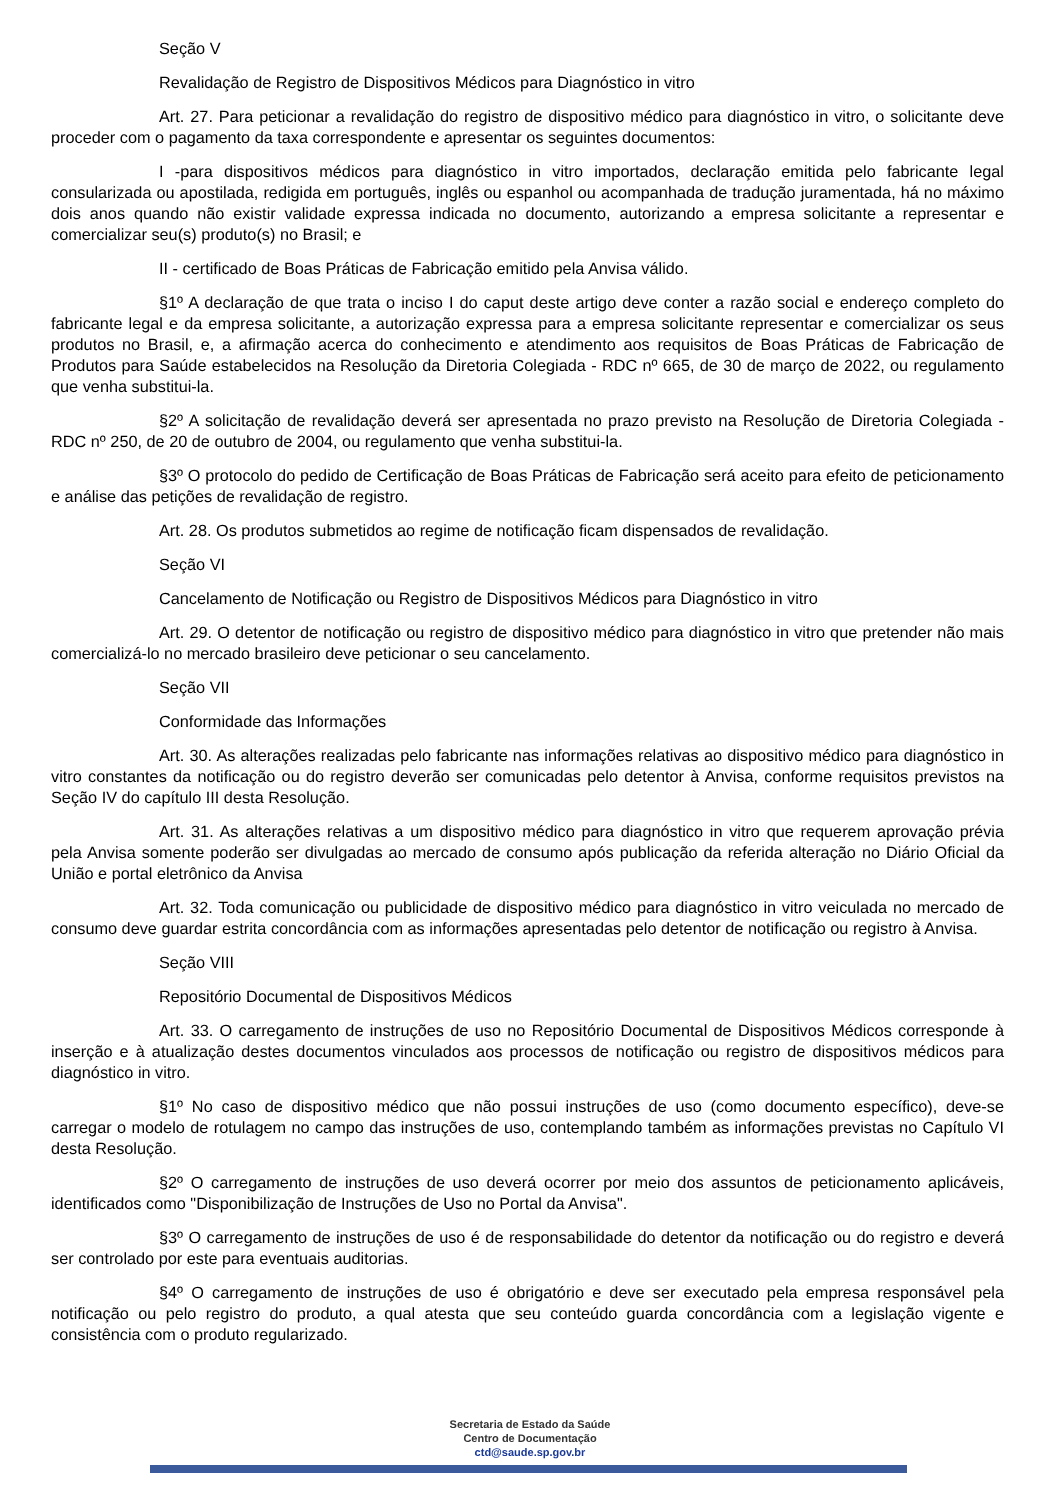Seção V
Revalidação de Registro de Dispositivos Médicos para Diagnóstico in vitro
Art. 27. Para peticionar a revalidação do registro de dispositivo médico para diagnóstico in vitro, o solicitante deve proceder com o pagamento da taxa correspondente e apresentar os seguintes documentos:
I -para dispositivos médicos para diagnóstico in vitro importados, declaração emitida pelo fabricante legal consularizada ou apostilada, redigida em português, inglês ou espanhol ou acompanhada de tradução juramentada, há no máximo dois anos quando não existir validade expressa indicada no documento, autorizando a empresa solicitante a representar e comercializar seu(s) produto(s) no Brasil; e
II - certificado de Boas Práticas de Fabricação emitido pela Anvisa válido.
§1º A declaração de que trata o inciso I do caput deste artigo deve conter a razão social e endereço completo do fabricante legal e da empresa solicitante, a autorização expressa para a empresa solicitante representar e comercializar os seus produtos no Brasil, e, a afirmação acerca do conhecimento e atendimento aos requisitos de Boas Práticas de Fabricação de Produtos para Saúde estabelecidos na Resolução da Diretoria Colegiada - RDC nº 665, de 30 de março de 2022, ou regulamento que venha substitui-la.
§2º A solicitação de revalidação deverá ser apresentada no prazo previsto na Resolução de Diretoria Colegiada - RDC nº 250, de 20 de outubro de 2004, ou regulamento que venha substitui-la.
§3º O protocolo do pedido de Certificação de Boas Práticas de Fabricação será aceito para efeito de peticionamento e análise das petições de revalidação de registro.
Art. 28. Os produtos submetidos ao regime de notificação ficam dispensados de revalidação.
Seção VI
Cancelamento de Notificação ou Registro de Dispositivos Médicos para Diagnóstico in vitro
Art. 29. O detentor de notificação ou registro de dispositivo médico para diagnóstico in vitro que pretender não mais comercializá-lo no mercado brasileiro deve peticionar o seu cancelamento.
Seção VII
Conformidade das Informações
Art. 30. As alterações realizadas pelo fabricante nas informações relativas ao dispositivo médico para diagnóstico in vitro constantes da notificação ou do registro deverão ser comunicadas pelo detentor à Anvisa, conforme requisitos previstos na Seção IV do capítulo III desta Resolução.
Art. 31. As alterações relativas a um dispositivo médico para diagnóstico in vitro que requerem aprovação prévia pela Anvisa somente poderão ser divulgadas ao mercado de consumo após publicação da referida alteração no Diário Oficial da União e portal eletrônico da Anvisa
Art. 32. Toda comunicação ou publicidade de dispositivo médico para diagnóstico in vitro veiculada no mercado de consumo deve guardar estrita concordância com as informações apresentadas pelo detentor de notificação ou registro à Anvisa.
Seção VIII
Repositório Documental de Dispositivos Médicos
Art. 33. O carregamento de instruções de uso no Repositório Documental de Dispositivos Médicos corresponde à inserção e à atualização destes documentos vinculados aos processos de notificação ou registro de dispositivos médicos para diagnóstico in vitro.
§1º No caso de dispositivo médico que não possui instruções de uso (como documento específico), deve-se carregar o modelo de rotulagem no campo das instruções de uso, contemplando também as informações previstas no Capítulo VI desta Resolução.
§2º O carregamento de instruções de uso deverá ocorrer por meio dos assuntos de peticionamento aplicáveis, identificados como "Disponibilização de Instruções de Uso no Portal da Anvisa".
§3º O carregamento de instruções de uso é de responsabilidade do detentor da notificação ou do registro e deverá ser controlado por este para eventuais auditorias.
§4º O carregamento de instruções de uso é obrigatório e deve ser executado pela empresa responsável pela notificação ou pelo registro do produto, a qual atesta que seu conteúdo guarda concordância com a legislação vigente e consistência com o produto regularizado.
Secretaria de Estado da Saúde
Centro de Documentação
ctd@saude.sp.gov.br